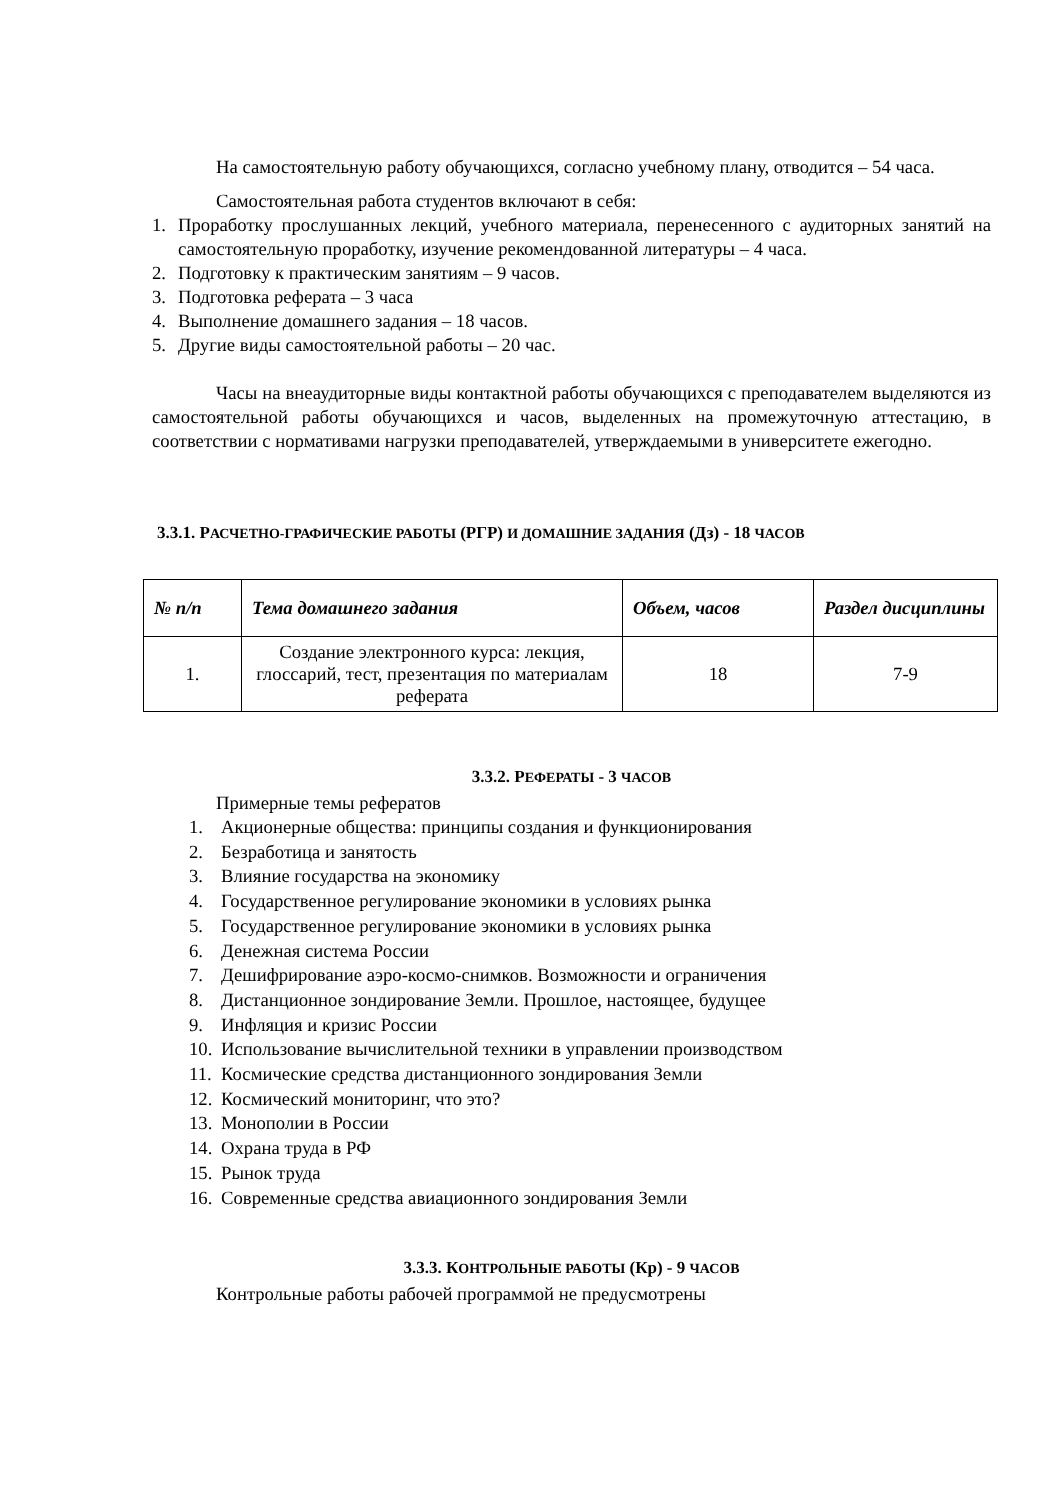На самостоятельную работу обучающихся, согласно учебному плану, отводится – 54 часа.
Самостоятельная работа студентов включают в себя:
1. Проработку прослушанных лекций, учебного материала, перенесенного с аудиторных занятий на самостоятельную проработку, изучение рекомендованной литературы – 4 часа.
2. Подготовку к практическим занятиям – 9 часов.
3. Подготовка реферата – 3 часа
4. Выполнение домашнего задания – 18 часов.
5. Другие виды самостоятельной работы – 20 час.
Часы на внеаудиторные виды контактной работы обучающихся с преподавателем выделяются из самостоятельной работы обучающихся и часов, выделенных на промежуточную аттестацию, в соответствии с нормативами нагрузки преподавателей, утверждаемыми в университете ежегодно.
3.3.1. РАСЧЕТНО-ГРАФИЧЕСКИЕ РАБОТЫ (РГР) И ДОМАШНИЕ ЗАДАНИЯ (Дз) - 18 ЧАСОВ
| № п/п | Тема домашнего задания | Объем, часов | Раздел дисциплины |
| --- | --- | --- | --- |
| 1. | Создание электронного курса: лекция, глоссарий, тест, презентация по материалам реферата | 18 | 7-9 |
3.3.2. РЕФЕРАТЫ - 3 ЧАСОВ
Примерные темы рефератов
1. Акционерные общества: принципы создания и функционирования
2. Безработица и занятость
3. Влияние государства на экономику
4. Государственное регулирование экономики в условиях рынка
5. Государственное регулирование экономики в условиях рынка
6. Денежная система России
7. Дешифрирование аэро-космо-снимков. Возможности и ограничения
8. Дистанционное зондирование Земли. Прошлое, настоящее, будущее
9. Инфляция и кризис России
10. Использование вычислительной техники в управлении производством
11. Космические средства дистанционного зондирования Земли
12. Космический мониторинг, что это?
13. Монополии в России
14. Охрана труда в РФ
15. Рынок труда
16. Современные средства авиационного зондирования Земли
3.3.3. КОНТРОЛЬНЫЕ РАБОТЫ (Кр) - 9 ЧАСОВ
Контрольные работы рабочей программой не предусмотрены